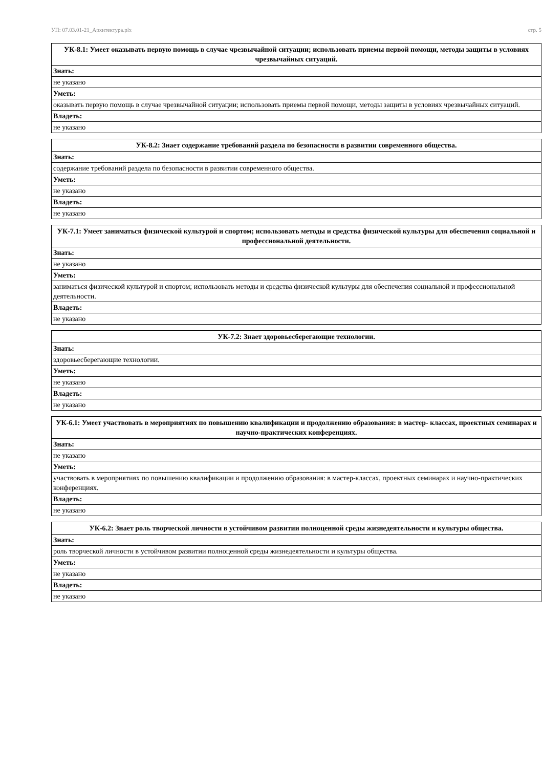УП: 07.03.01-21_Архитектура.plx стр. 5
| УК-8.1: Умеет оказывать первую помощь в случае чрезвычайной ситуации; использовать приемы первой помощи, методы защиты в условиях чрезвычайных ситуаций. |
| --- |
| Знать: |
| не указано |
| Уметь: |
| оказывать первую помощь в случае чрезвычайной ситуации; использовать приемы первой помощи, методы защиты в условиях чрезвычайных ситуаций. |
| Владеть: |
| не указано |
| УК-8.2: Знает содержание требований раздела по безопасности в развитии современного общества. |
| --- |
| Знать: |
| содержание требований раздела по безопасности в развитии современного общества. |
| Уметь: |
| не указано |
| Владеть: |
| не указано |
| УК-7.1: Умеет заниматься физической культурой и спортом; использовать методы и средства физической культуры для обеспечения социальной и профессиональной деятельности. |
| --- |
| Знать: |
| не указано |
| Уметь: |
| заниматься физической культурой и спортом; использовать методы и средства физической культуры для обеспечения социальной и профессиональной деятельности. |
| Владеть: |
| не указано |
| УК-7.2: Знает здоровьесберегающие технологии. |
| --- |
| Знать: |
| здоровьесберегающие технологии. |
| Уметь: |
| не указано |
| Владеть: |
| не указано |
| УК-6.1: Умеет участвовать в мероприятиях по повышению квалификации и продолжению образования: в мастер- классах, проектных семинарах и научно-практических конференциях. |
| --- |
| Знать: |
| не указано |
| Уметь: |
| участвовать в мероприятиях по повышению квалификации и продолжению образования: в мастер-классах, проектных семинарах и научно-практических конференциях. |
| Владеть: |
| не указано |
| УК-6.2: Знает роль творческой личности в устойчивом развитии полноценной среды жизнедеятельности и культуры общества. |
| --- |
| Знать: |
| роль творческой личности в устойчивом развитии полноценной среды жизнедеятельности и культуры общества. |
| Уметь: |
| не указано |
| Владеть: |
| не указано |